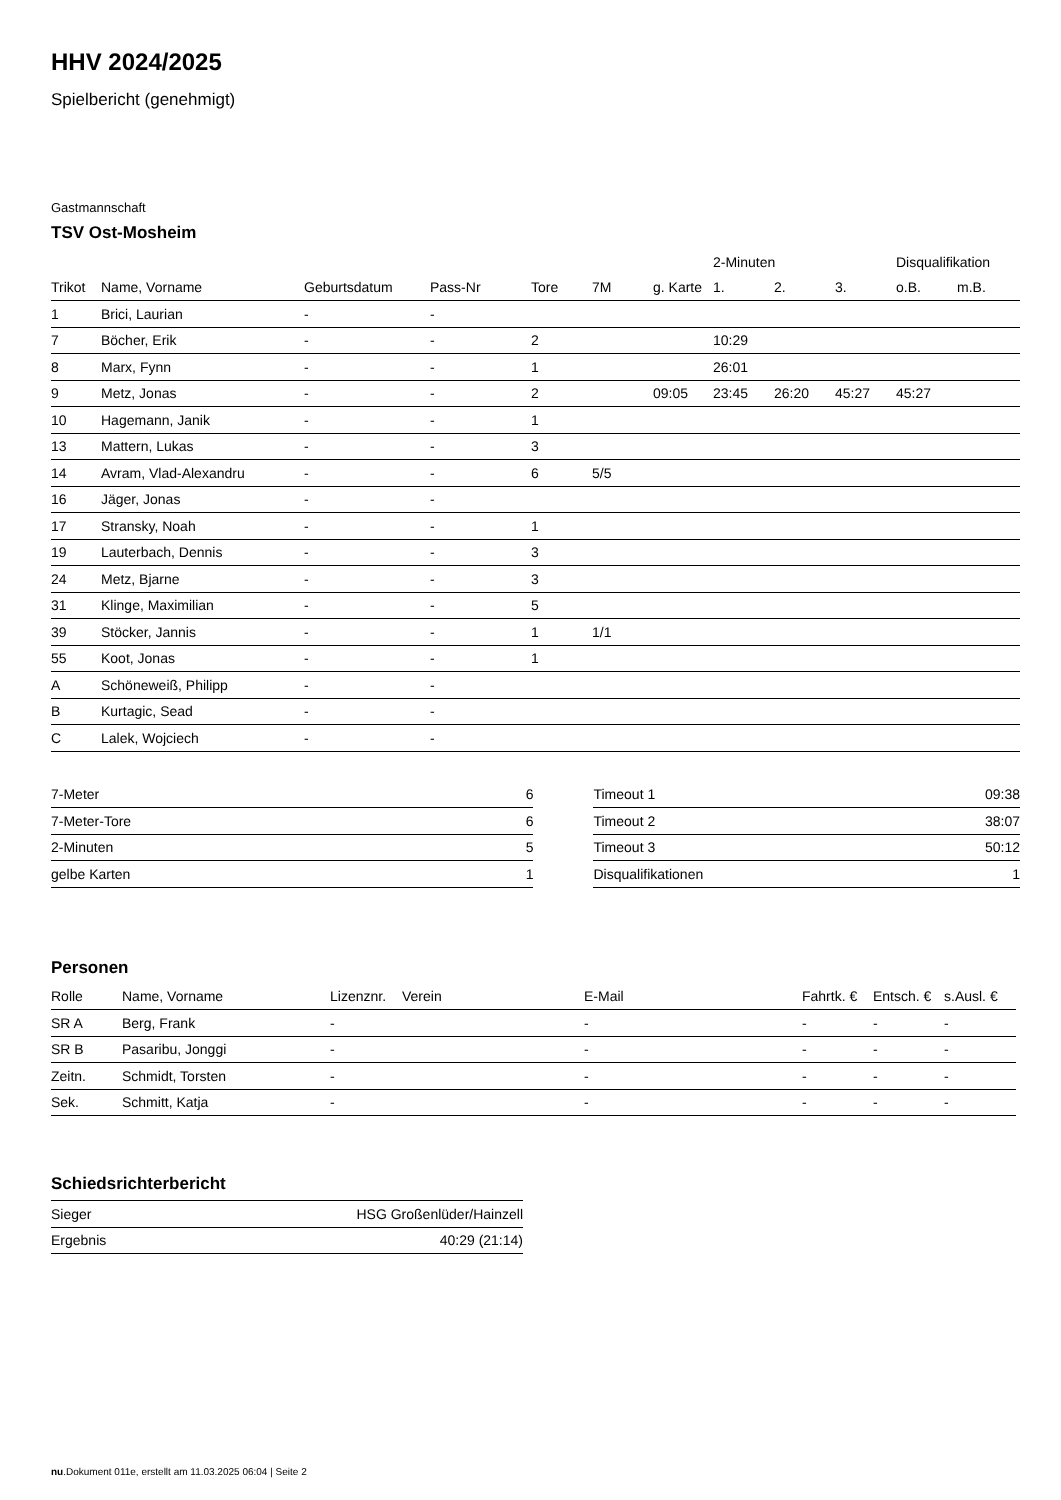HHV 2024/2025
Spielbericht (genehmigt)
Gastmannschaft
TSV Ost-Mosheim
| | | | | | | | 2-Minuten | | | Disqualifikation | |
| --- | --- | --- | --- | --- | --- | --- | --- | --- | --- | --- | --- |
| Trikot | Name, Vorname | Geburtsdatum | Pass-Nr | Tore | 7M | g. Karte | 1. | 2. | 3. | o.B. | m.B. |
| 1 | Brici, Laurian | - | - | | | | | | | | |
| 7 | Böcher, Erik | - | - | 2 | | | 10:29 | | | | |
| 8 | Marx, Fynn | - | - | 1 | | | 26:01 | | | | |
| 9 | Metz, Jonas | - | - | 2 | | 09:05 | 23:45 | 26:20 | 45:27 | 45:27 | |
| 10 | Hagemann, Janik | - | - | 1 | | | | | | | |
| 13 | Mattern, Lukas | - | - | 3 | | | | | | | |
| 14 | Avram, Vlad-Alexandru | - | - | 6 | 5/5 | | | | | | |
| 16 | Jäger, Jonas | - | - | | | | | | | | |
| 17 | Stransky, Noah | - | - | 1 | | | | | | | |
| 19 | Lauterbach, Dennis | - | - | 3 | | | | | | | |
| 24 | Metz, Bjarne | - | - | 3 | | | | | | | |
| 31 | Klinge, Maximilian | - | - | 5 | | | | | | | |
| 39 | Stöcker, Jannis | - | - | 1 | 1/1 | | | | | | |
| 55 | Koot, Jonas | - | - | 1 | | | | | | | |
| A | Schöneweiß, Philipp | - | - | | | | | | | | |
| B | Kurtagic, Sead | - | - | | | | | | | | |
| C | Lalek, Wojciech | - | - | | | | | | | | |
| 7-Meter | 6 |
| 7-Meter-Tore | 6 |
| 2-Minuten | 5 |
| gelbe Karten | 1 |
| Timeout 1 | 09:38 |
| Timeout 2 | 38:07 |
| Timeout 3 | 50:12 |
| Disqualifikationen | 1 |
Personen
| Rolle | Name, Vorname | Lizenznr. | Verein | E-Mail | Fahrtk. € | Entsch. € | s.Ausl. € |
| --- | --- | --- | --- | --- | --- | --- | --- |
| SR A | Berg, Frank | - | | - | - | - | - |
| SR B | Pasaribu, Jonggi | - | | - | - | - | - |
| Zeitn. | Schmidt, Torsten | - | | - | - | - | - |
| Sek. | Schmitt, Katja | - | | - | - | - | - |
Schiedsrichterbericht
| Sieger | HSG Großenlüder/Hainzell |
| Ergebnis | 40:29 (21:14) |
nu.Dokument 011e, erstellt am 11.03.2025 06:04 | Seite 2